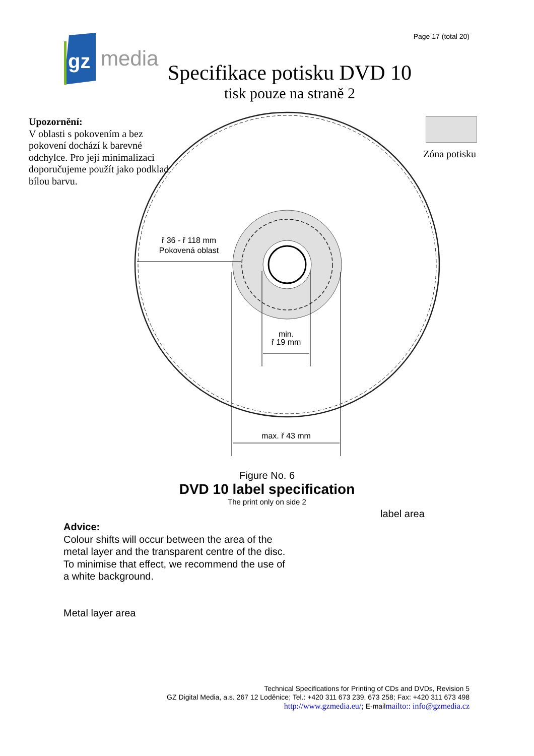gz
media
Page 17 (total 20)
Specifikace potisku DVD 10
tisk pouze na straně 2
Upozornění:
V oblasti s pokovením a bez pokovení dochází k barevné odchylce. Pro její minimalizaci doporučujeme použít jako podklad bílou barvu.
Zóna potisku
ř 36 - ř 118 mm
Pokovená oblast
min.
ř 19 mm
max. ř 43 mm
Figure No. 6
DVD 10 label specification
The print only on side 2
label area
Advice:
Colour shifts will occur between the area of the metal layer and the transparent centre of the disc. To minimise that effect, we recommend the use of a white background.
Metal layer area
Technical Specifications for Printing of CDs and DVDs, Revision 5
GZ Digital Media, a.s. 267 12 Loděnice; Tel.: +420 311 673 239, 673 258; Fax: +420 311 673 498
http://www.gzmedia.eu/; E-mailmailto:: info@gzmedia.cz